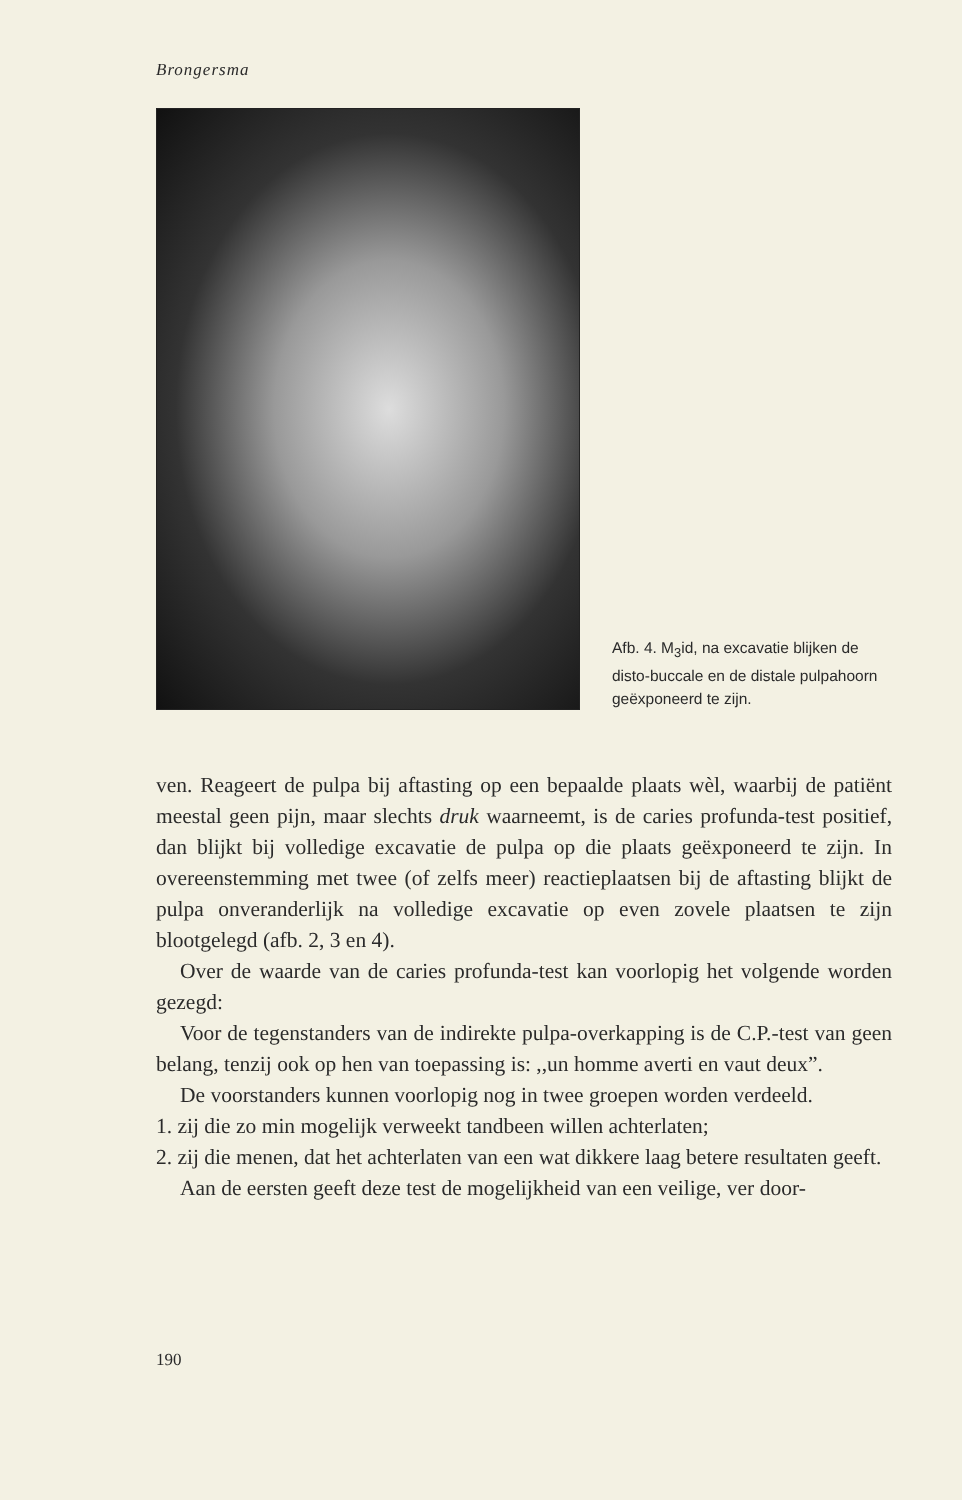Brongersma
Afb. 4. M<sub>3</sub>id, na excavatie blijken de disto-buccale en de distale pulpahoorn geëxponeerd te zijn.
ven. Reageert de pulpa bij aftasting op een bepaalde plaats wèl, waarbij de patiënt meestal geen pijn, maar slechts druk waarneemt, is de caries profunda-test positief, dan blijkt bij volledige excavatie de pulpa op die plaats geëxponeerd te zijn. In overeenstemming met twee (of zelfs meer) reactieplaatsen bij de aftasting blijkt de pulpa onveranderlijk na volledige excavatie op even zovele plaatsen te zijn blootgelegd (afb. 2, 3 en 4).
Over de waarde van de caries profunda-test kan voorlopig het volgende worden gezegd:
Voor de tegenstanders van de indirekte pulpa-overkapping is de C.P.-test van geen belang, tenzij ook op hen van toepassing is: ,,un homme averti en vaut deux”.
De voorstanders kunnen voorlopig nog in twee groepen worden verdeeld.
1. zij die zo min mogelijk verweekt tandbeen willen achterlaten;
2. zij die menen, dat het achterlaten van een wat dikkere laag betere resultaten geeft.
Aan de eersten geeft deze test de mogelijkheid van een veilige, ver door-
190